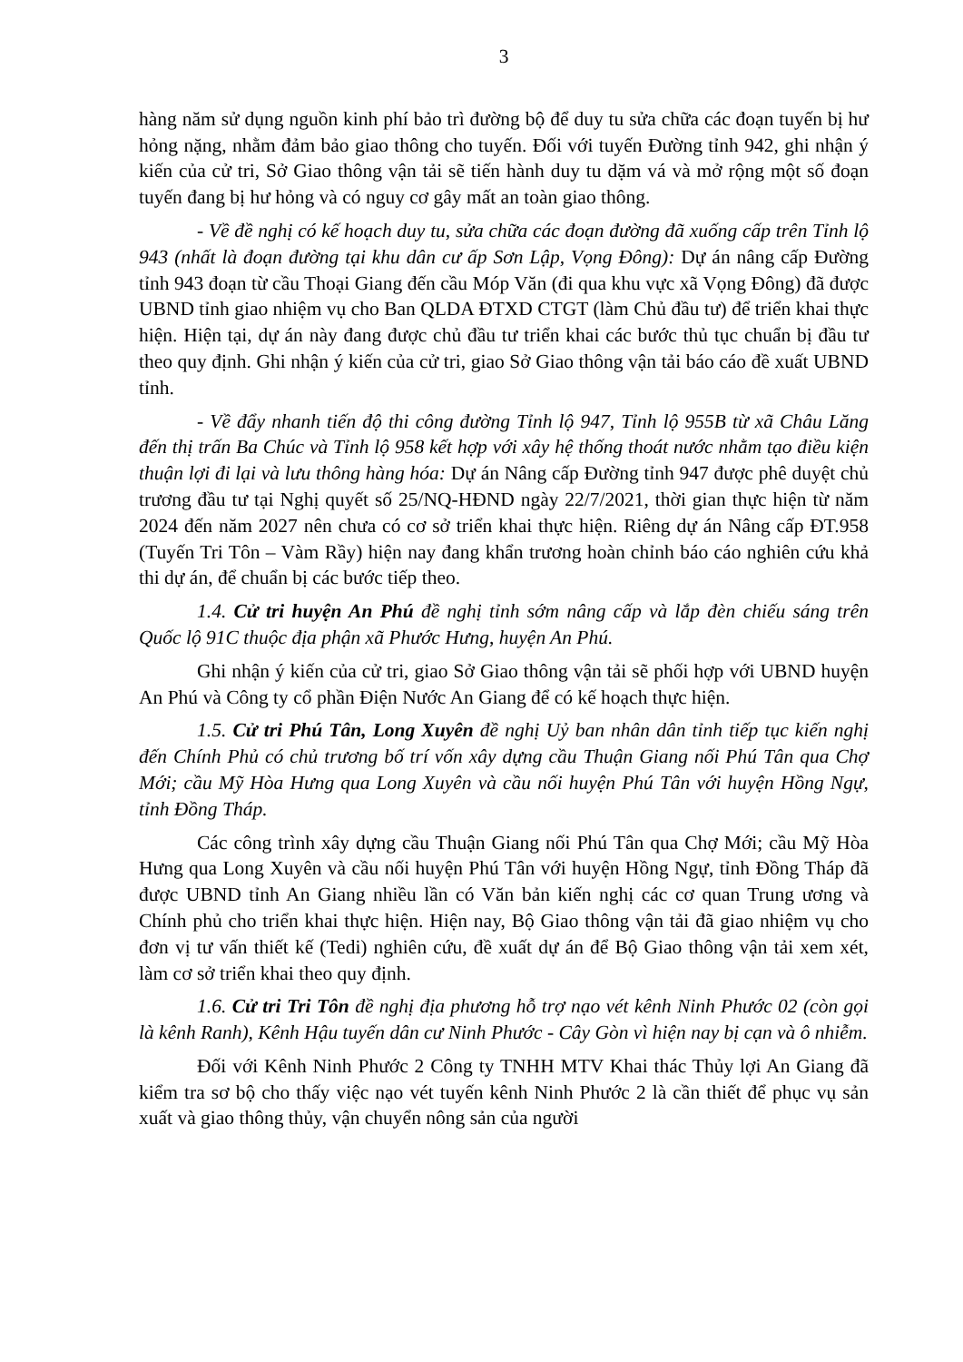3
hàng năm sử dụng nguồn kinh phí bảo trì đường bộ để duy tu sửa chữa các đoạn tuyến bị hư hỏng nặng, nhằm đảm bảo giao thông cho tuyến. Đối với tuyến Đường tỉnh 942, ghi nhận ý kiến của cử tri, Sở Giao thông vận tải sẽ tiến hành duy tu dặm vá và mở rộng một số đoạn tuyến đang bị hư hỏng và có nguy cơ gây mất an toàn giao thông.
- Về đề nghị có kế hoạch duy tu, sửa chữa các đoạn đường đã xuống cấp trên Tỉnh lộ 943 (nhất là đoạn đường tại khu dân cư ấp Sơn Lập, Vọng Đông): Dự án nâng cấp Đường tỉnh 943 đoạn từ cầu Thoại Giang đến cầu Móp Văn (đi qua khu vực xã Vọng Đông) đã được UBND tỉnh giao nhiệm vụ cho Ban QLDA ĐTXD CTGT (làm Chủ đầu tư) để triển khai thực hiện. Hiện tại, dự án này đang được chủ đầu tư triển khai các bước thủ tục chuẩn bị đầu tư theo quy định. Ghi nhận ý kiến của cử tri, giao Sở Giao thông vận tải báo cáo đề xuất UBND tỉnh.
- Về đẩy nhanh tiến độ thi công đường Tỉnh lộ 947, Tỉnh lộ 955B từ xã Châu Lăng đến thị trấn Ba Chúc và Tỉnh lộ 958 kết hợp với xây hệ thống thoát nước nhằm tạo điều kiện thuận lợi đi lại và lưu thông hàng hóa: Dự án Nâng cấp Đường tỉnh 947 được phê duyệt chủ trương đầu tư tại Nghị quyết số 25/NQ-HĐND ngày 22/7/2021, thời gian thực hiện từ năm 2024 đến năm 2027 nên chưa có cơ sở triển khai thực hiện. Riêng dự án Nâng cấp ĐT.958 (Tuyến Tri Tôn – Vàm Rầy) hiện nay đang khẩn trương hoàn chỉnh báo cáo nghiên cứu khả thi dự án, để chuẩn bị các bước tiếp theo.
1.4. Cử tri huyện An Phú đề nghị tỉnh sớm nâng cấp và lắp đèn chiếu sáng trên Quốc lộ 91C thuộc địa phận xã Phước Hưng, huyện An Phú.
Ghi nhận ý kiến của cử tri, giao Sở Giao thông vận tải sẽ phối hợp với UBND huyện An Phú và Công ty cổ phần Điện Nước An Giang để có kế hoạch thực hiện.
1.5. Cử tri Phú Tân, Long Xuyên đề nghị Uỷ ban nhân dân tỉnh tiếp tục kiến nghị đến Chính Phủ có chủ trương bố trí vốn xây dựng cầu Thuận Giang nối Phú Tân qua Chợ Mới; cầu Mỹ Hòa Hưng qua Long Xuyên và cầu nối huyện Phú Tân với huyện Hồng Ngự, tỉnh Đồng Tháp.
Các công trình xây dựng cầu Thuận Giang nối Phú Tân qua Chợ Mới; cầu Mỹ Hòa Hưng qua Long Xuyên và cầu nối huyện Phú Tân với huyện Hồng Ngự, tỉnh Đồng Tháp đã được UBND tỉnh An Giang nhiều lần có Văn bản kiến nghị các cơ quan Trung ương và Chính phủ cho triển khai thực hiện. Hiện nay, Bộ Giao thông vận tải đã giao nhiệm vụ cho đơn vị tư vấn thiết kế (Tedi) nghiên cứu, đề xuất dự án để Bộ Giao thông vận tải xem xét, làm cơ sở triển khai theo quy định.
1.6. Cử tri Tri Tôn đề nghị địa phương hỗ trợ nạo vét kênh Ninh Phước 02 (còn gọi là kênh Ranh), Kênh Hậu tuyến dân cư Ninh Phước - Cây Gòn vì hiện nay bị cạn và ô nhiễm.
Đối với Kênh Ninh Phước 2 Công ty TNHH MTV Khai thác Thủy lợi An Giang đã kiểm tra sơ bộ cho thấy việc nạo vét tuyến kênh Ninh Phước 2 là cần thiết để phục vụ sản xuất và giao thông thủy, vận chuyển nông sản của người